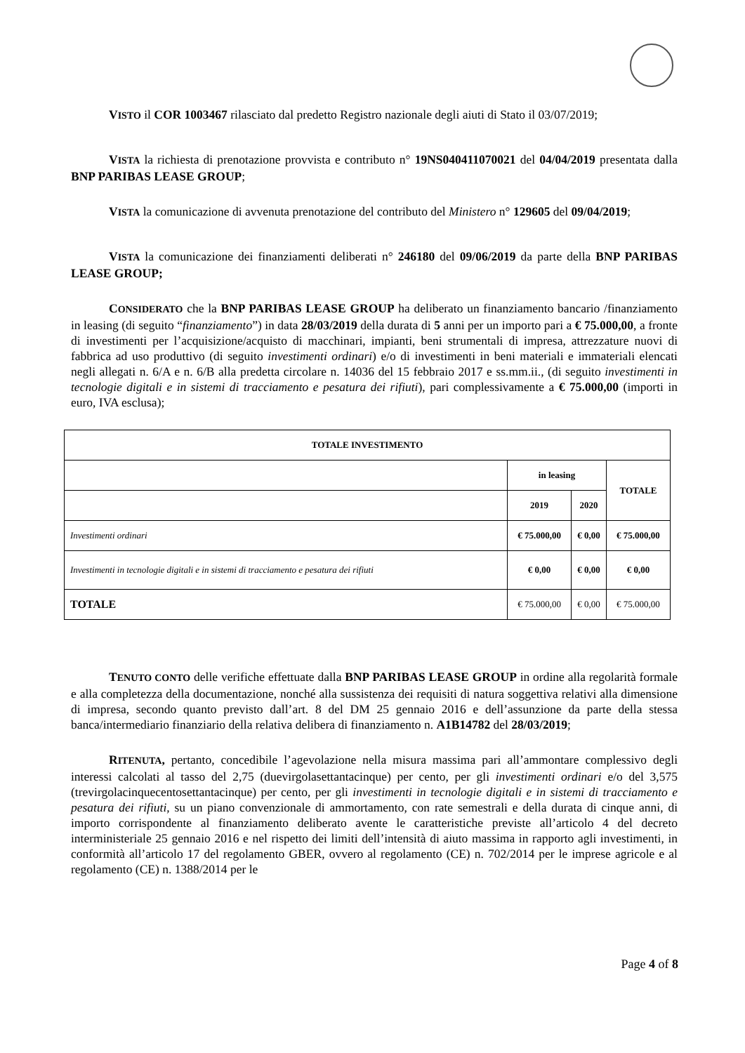VISTO il COR 1003467 rilasciato dal predetto Registro nazionale degli aiuti di Stato il 03/07/2019;
VISTA la richiesta di prenotazione provvista e contributo n° 19NS040411070021 del 04/04/2019 presentata dalla BNP PARIBAS LEASE GROUP;
VISTA la comunicazione di avvenuta prenotazione del contributo del Ministero n° 129605 del 09/04/2019;
VISTA la comunicazione dei finanziamenti deliberati n° 246180 del 09/06/2019 da parte della BNP PARIBAS LEASE GROUP;
CONSIDERATO che la BNP PARIBAS LEASE GROUP ha deliberato un finanziamento bancario /finanziamento in leasing (di seguito “finanziamento”) in data 28/03/2019 della durata di 5 anni per un importo pari a € 75.000,00, a fronte di investimenti per l’acquisizione/acquisto di macchinari, impianti, beni strumentali di impresa, attrezzature nuovi di fabbrica ad uso produttivo (di seguito investimenti ordinari) e/o di investimenti in beni materiali e immateriali elencati negli allegati n. 6/A e n. 6/B alla predetta circolare n. 14036 del 15 febbraio 2017 e ss.mm.ii., (di seguito investimenti in tecnologie digitali e in sistemi di tracciamento e pesatura dei rifiuti), pari complessivamente a € 75.000,00 (importi in euro, IVA esclusa);
| TOTALE INVESTIMENTO | | | |
| --- | --- | --- | --- |
| | in leasing | | TOTALE |
| | 2019 | 2020 | |
| Investimenti ordinari | € 75.000,00 | € 0,00 | € 75.000,00 |
| Investimenti in tecnologie digitali e in sistemi di tracciamento e pesatura dei rifiuti | € 0,00 | € 0,00 | € 0,00 |
| TOTALE | € 75.000,00 | € 0,00 | € 75.000,00 |
TENUTO CONTO delle verifiche effettuate dalla BNP PARIBAS LEASE GROUP in ordine alla regolarità formale e alla completezza della documentazione, nonché alla sussistenza dei requisiti di natura soggettiva relativi alla dimensione di impresa, secondo quanto previsto dall’art. 8 del DM 25 gennaio 2016 e dell’assunzione da parte della stessa banca/intermediario finanziario della relativa delibera di finanziamento n. A1B14782 del 28/03/2019;
RITENUTA, pertanto, concedibile l’agevolazione nella misura massima pari all’ammontare complessivo degli interessi calcolati al tasso del 2,75 (duevirgolasettantacinque) per cento, per gli investimenti ordinari e/o del 3,575 (trevirgolacinquecentosettantacinque) per cento, per gli investimenti in tecnologie digitali e in sistemi di tracciamento e pesatura dei rifiuti, su un piano convenzionale di ammortamento, con rate semestrali e della durata di cinque anni, di importo corrispondente al finanziamento deliberato avente le caratteristiche previste all’articolo 4 del decreto interministeriale 25 gennaio 2016 e nel rispetto dei limiti dell’intensità di aiuto massima in rapporto agli investimenti, in conformità all’articolo 17 del regolamento GBER, ovvero al regolamento (CE) n. 702/2014 per le imprese agricole e al regolamento (CE) n. 1388/2014 per le
Page 4 of 8